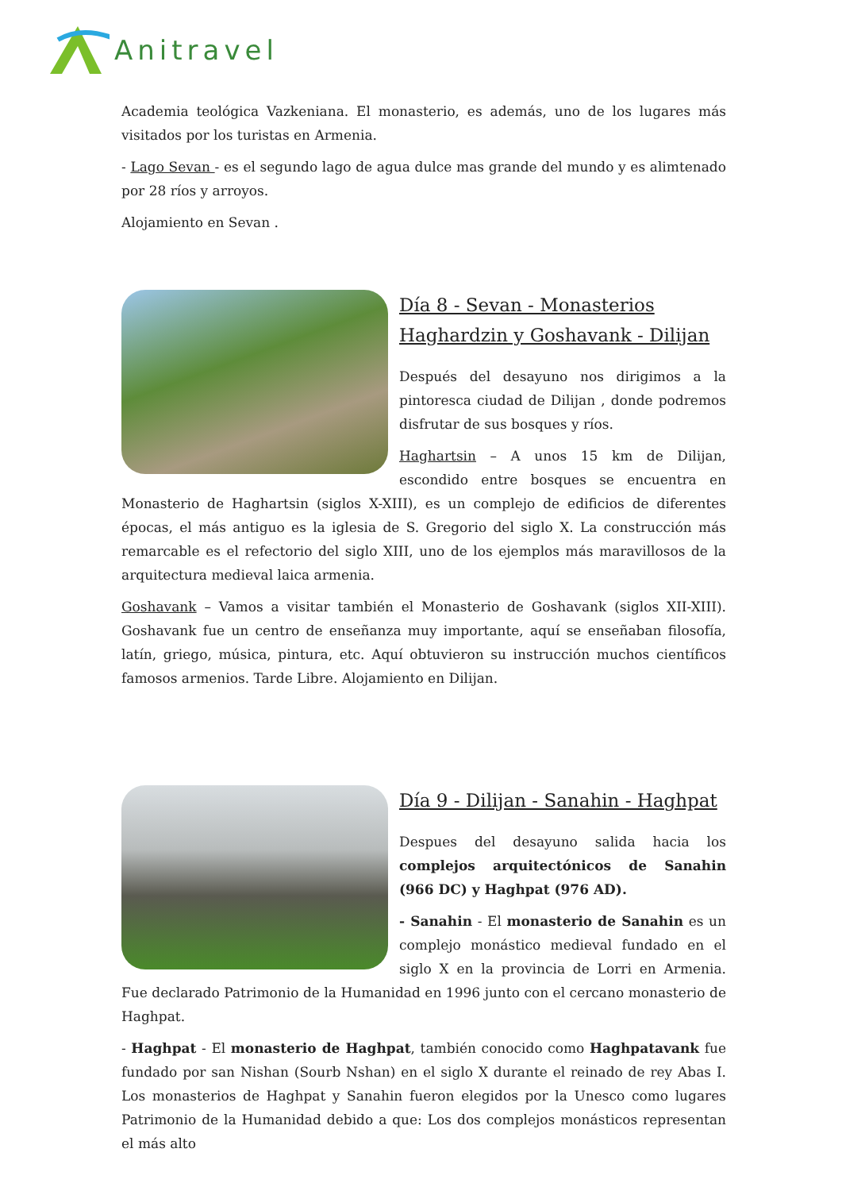Anitravel
Academia teológica Vazkeniana. El monasterio, es además, uno de los lugares más visitados por los turistas en Armenia.
- Lago Sevan - es el segundo lago de agua dulce mas grande del mundo y es alimtenado por 28 ríos y arroyos.
Alojamiento en Sevan .
Día 8 - Sevan - Monasterios Haghardzin y Goshavank - Dilijan
Después del desayuno nos dirigimos a la pintoresca ciudad de Dilijan , donde podremos disfrutar de sus bosques y ríos.
Haghartsin – A unos 15 km de Dilijan, escondido entre bosques se encuentra en Monasterio de Haghartsin (siglos X-XIII), es un complejo de edificios de diferentes épocas, el más antiguo es la iglesia de S. Gregorio del siglo X. La construcción más remarcable es el refectorio del siglo XIII, uno de los ejemplos más maravillosos de la arquitectura medieval laica armenia.
Goshavank – Vamos a visitar también el Monasterio de Goshavank (siglos XII-XIII). Goshavank fue un centro de enseñanza muy importante, aquí se enseñaban filosofía, latín, griego, música, pintura, etc. Aquí obtuvieron su instrucción muchos científicos famosos armenios. Tarde Libre. Alojamiento en Dilijan.
Día 9 - Dilijan - Sanahin - Haghpat
Despues del desayuno salida hacia los complejos arquitectónicos de Sanahin (966 DC) y Haghpat (976 AD).
- Sanahin - El monasterio de Sanahin es un complejo monástico medieval fundado en el siglo X en la provincia de Lorri en Armenia. Fue declarado Patrimonio de la Humanidad en 1996 junto con el cercano monasterio de Haghpat.
- Haghpat - El monasterio de Haghpat, también conocido como Haghpatavank fue fundado por san Nishan (Sourb Nshan) en el siglo X durante el reinado de rey Abas I. Los monasterios de Haghpat y Sanahin fueron elegidos por la Unesco como lugares Patrimonio de la Humanidad debido a que: Los dos complejos monásticos representan el más alto